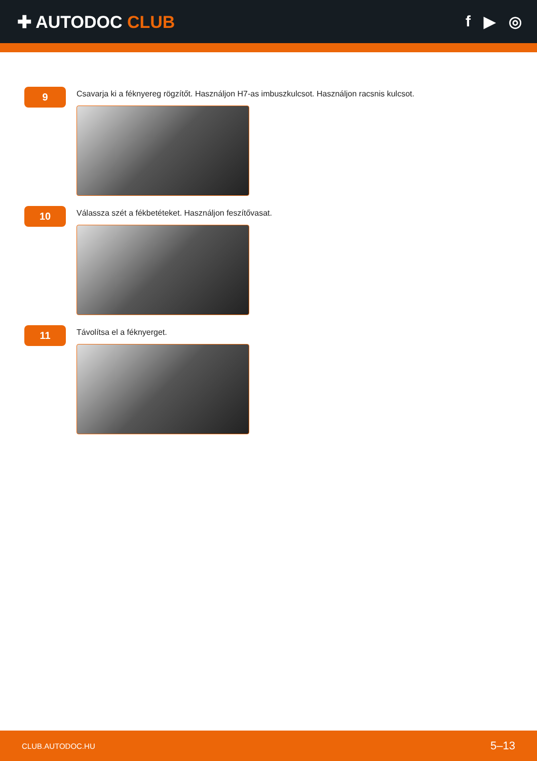✚ AUTODOC CLUB f ▶ ◎
9
Csavarja ki a féknyereg rögzítőt. Használjon H7-as imbuszkulcsot. Használjon racsnis kulcsot.
10
Válassza szét a fékbetéteket. Használjon feszítővasat.
11
Távolítsa el a féknyerget.
CLUB.AUTODOC.HU 5–13